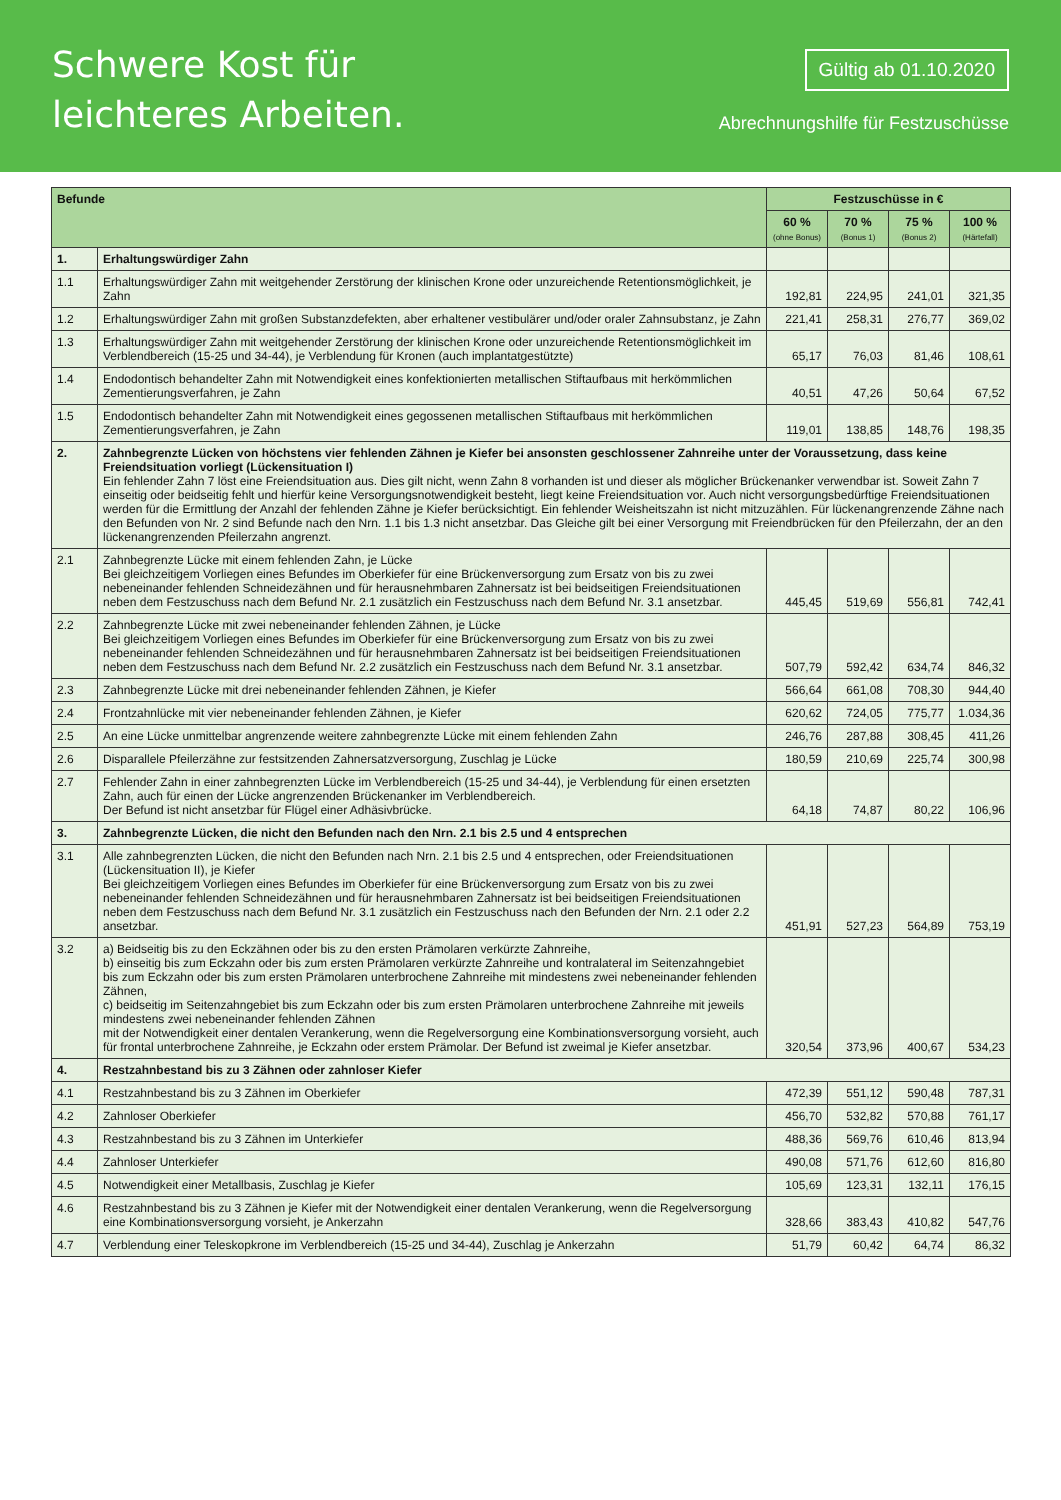Schwere Kost für
leichteres Arbeiten.
Gültig ab 01.10.2020
Abrechnungshilfe für Festzuschüsse
| Befunde | | Festzuschüsse in € | | | |
| --- | --- | --- | --- | --- | --- |
| | | 60 % (ohne Bonus) | 70 % (Bonus 1) | 75 % (Bonus 2) | 100 % (Härtefall) |
| 1. | Erhaltungswürdiger Zahn | | | | |
| 1.1 | Erhaltungswürdiger Zahn mit weitgehender Zerstörung der klinischen Krone oder unzureichende Retentionsmöglichkeit, je Zahn | 192,81 | 224,95 | 241,01 | 321,35 |
| 1.2 | Erhaltungswürdiger Zahn mit großen Substanzdefekten, aber erhaltener vestibulärer und/oder oraler Zahnsubstanz, je Zahn | 221,41 | 258,31 | 276,77 | 369,02 |
| 1.3 | Erhaltungswürdiger Zahn mit weitgehender Zerstörung der klinischen Krone oder unzureichende Retentionsmöglichkeit im Verblendbereich (15-25 und 34-44), je Verblendung für Kronen (auch implantatgestützte) | 65,17 | 76,03 | 81,46 | 108,61 |
| 1.4 | Endodontisch behandelter Zahn mit Notwendigkeit eines konfektionierten metallischen Stiftaufbaus mit herkömmlichen Zementierungsverfahren, je Zahn | 40,51 | 47,26 | 50,64 | 67,52 |
| 1.5 | Endodontisch behandelter Zahn mit Notwendigkeit eines gegossenen metallischen Stiftaufbaus mit herkömmlichen Zementierungsverfahren, je Zahn | 119,01 | 138,85 | 148,76 | 198,35 |
| 2. | Zahnbegrenzte Lücken von höchstens vier fehlenden Zähnen je Kiefer bei ansonsten geschlossener Zahnreihe unter der Voraussetzung, dass keine Freiendsituation vorliegt (Lückensituation I) Ein fehlender Zahn 7 löst eine Freiendsituation aus. Dies gilt nicht, wenn Zahn 8 vorhanden ist und dieser als möglicher Brückenanker verwendbar ist. Soweit Zahn 7 einseitig oder beidseitig fehlt und hierfür keine Versorgungsnotwendigkeit besteht, liegt keine Freiendsituation vor. Auch nicht versorgungsbedürftige Freiendsituationen werden für die Ermittlung der Anzahl der fehlenden Zähne je Kiefer berücksichtigt. Ein fehlender Weisheitszahn ist nicht mitzuzählen. Für lückenangrenzende Zähne nach den Befunden von Nr. 2 sind Befunde nach den Nrn. 1.1 bis 1.3 nicht ansetzbar. Das Gleiche gilt bei einer Versorgung mit Freiendbrücken für den Pfeilerzahn, der an den lückenangrenzenden Pfeilerzahn angrenzt. | | | | |
| 2.1 | Zahnbegrenzte Lücke mit einem fehlenden Zahn, je Lücke Bei gleichzeitigem Vorliegen eines Befundes im Oberkiefer für eine Brückenversorgung zum Ersatz von bis zu zwei nebeneinander fehlenden Schneidezähnen und für herausnehmbaren Zahnersatz ist bei beidseitigen Freiendsituationen neben dem Festzuschuss nach dem Befund Nr. 2.1 zusätzlich ein Festzuschuss nach dem Befund Nr. 3.1 ansetzbar. | 445,45 | 519,69 | 556,81 | 742,41 |
| 2.2 | Zahnbegrenzte Lücke mit zwei nebeneinander fehlenden Zähnen, je Lücke Bei gleichzeitigem Vorliegen eines Befundes im Oberkiefer für eine Brückenversorgung zum Ersatz von bis zu zwei nebeneinander fehlenden Schneidezähnen und für herausnehmbaren Zahnersatz ist bei beidseitigen Freiendsituationen neben dem Festzuschuss nach dem Befund Nr. 2.2 zusätzlich ein Festzuschuss nach dem Befund Nr. 3.1 ansetzbar. | 507,79 | 592,42 | 634,74 | 846,32 |
| 2.3 | Zahnbegrenzte Lücke mit drei nebeneinander fehlenden Zähnen, je Kiefer | 566,64 | 661,08 | 708,30 | 944,40 |
| 2.4 | Frontzahnlücke mit vier nebeneinander fehlenden Zähnen, je Kiefer | 620,62 | 724,05 | 775,77 | 1.034,36 |
| 2.5 | An eine Lücke unmittelbar angrenzende weitere zahnbegrenzte Lücke mit einem fehlenden Zahn | 246,76 | 287,88 | 308,45 | 411,26 |
| 2.6 | Disparallele Pfeilerzähne zur festsitzenden Zahnersatzversorgung, Zuschlag je Lücke | 180,59 | 210,69 | 225,74 | 300,98 |
| 2.7 | Fehlender Zahn in einer zahnbegrenzten Lücke im Verblendbereich (15-25 und 34-44), je Verblendung für einen ersetzten Zahn, auch für einen der Lücke angrenzenden Brückenanker im Verblendbereich. Der Befund ist nicht ansetzbar für Flügel einer Adhäsivbrücke. | 64,18 | 74,87 | 80,22 | 106,96 |
| 3. | Zahnbegrenzte Lücken, die nicht den Befunden nach den Nrn. 2.1 bis 2.5 und 4 entsprechen | | | | |
| 3.1 | Alle zahnbegrenzten Lücken, die nicht den Befunden nach Nrn. 2.1 bis 2.5 und 4 entsprechen, oder Freiendsituationen (Lückensituation II), je Kiefer Bei gleichzeitigem Vorliegen eines Befundes im Oberkiefer für eine Brückenversorgung zum Ersatz von bis zu zwei nebeneinander fehlenden Schneidezähnen und für herausnehmbaren Zahnersatz ist bei beidseitigen Freiendsituationen neben dem Festzuschuss nach dem Befund Nr. 3.1 zusätzlich ein Festzuschuss nach den Befunden der Nrn. 2.1 oder 2.2 ansetzbar. | 451,91 | 527,23 | 564,89 | 753,19 |
| 3.2 | a) Beidseitig bis zu den Eckzähnen oder bis zu den ersten Prämolaren verkürzte Zahnreihe, b) einseitig bis zum Eckzahn oder bis zum ersten Prämolaren verkürzte Zahnreihe und kontralateral im Seitenzahngebiet bis zum Eckzahn oder bis zum ersten Prämolaren unterbrochene Zahnreihe mit mindestens zwei nebeneinander fehlenden Zähnen, c) beidseitig im Seitenzahngebiet bis zum Eckzahn oder bis zum ersten Prämolaren unterbrochene Zahnreihe mit jeweils mindestens zwei nebeneinander fehlenden Zähnen mit der Notwendigkeit einer dentalen Verankerung, wenn die Regelversorgung eine Kombinationsversorgung vorsieht, auch für frontal unterbrochene Zahnreihe, je Eckzahn oder erstem Prämolar. Der Befund ist zweimal je Kiefer ansetzbar. | 320,54 | 373,96 | 400,67 | 534,23 |
| 4. | Restzahnbestand bis zu 3 Zähnen oder zahnloser Kiefer | | | | |
| 4.1 | Restzahnbestand bis zu 3 Zähnen im Oberkiefer | 472,39 | 551,12 | 590,48 | 787,31 |
| 4.2 | Zahnloser Oberkiefer | 456,70 | 532,82 | 570,88 | 761,17 |
| 4.3 | Restzahnbestand bis zu 3 Zähnen im Unterkiefer | 488,36 | 569,76 | 610,46 | 813,94 |
| 4.4 | Zahnloser Unterkiefer | 490,08 | 571,76 | 612,60 | 816,80 |
| 4.5 | Notwendigkeit einer Metallbasis, Zuschlag je Kiefer | 105,69 | 123,31 | 132,11 | 176,15 |
| 4.6 | Restzahnbestand bis zu 3 Zähnen je Kiefer mit der Notwendigkeit einer dentalen Verankerung, wenn die Regelversorgung eine Kombinationsversorgung vorsieht, je Ankerzahn | 328,66 | 383,43 | 410,82 | 547,76 |
| 4.7 | Verblendung einer Teleskopkrone im Verblendbereich (15-25 und 34-44), Zuschlag je Ankerzahn | 51,79 | 60,42 | 64,74 | 86,32 |